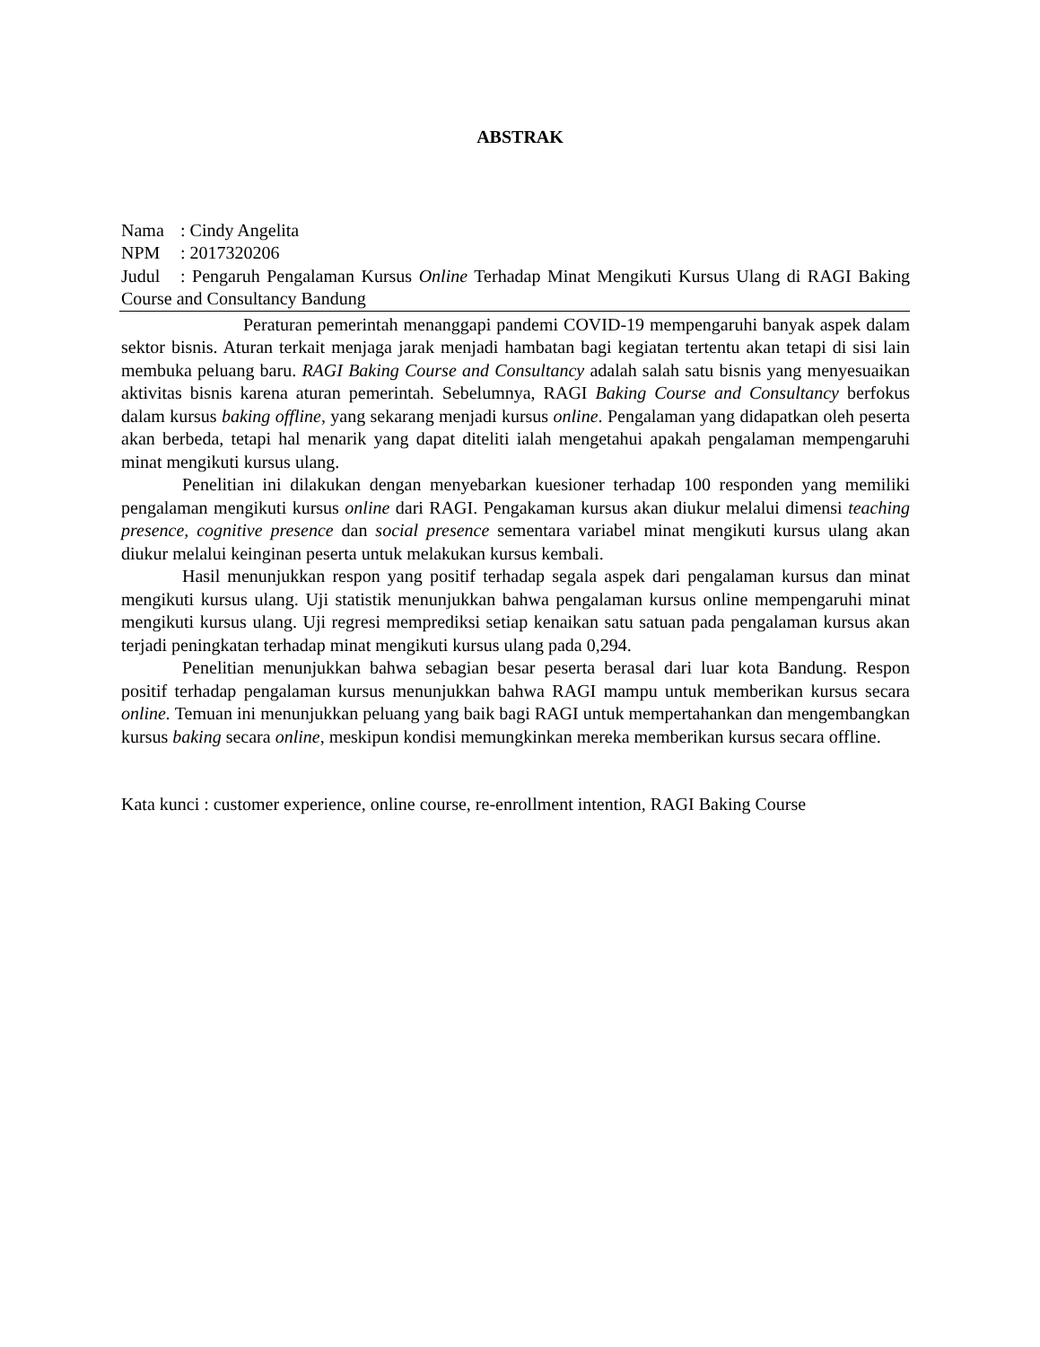ABSTRAK
Nama: Cindy Angelita
NPM: 2017320206
Judul: Pengaruh Pengalaman Kursus Online Terhadap Minat Mengikuti Kursus Ulang di RAGI Baking Course and Consultancy Bandung
Peraturan pemerintah menanggapi pandemi COVID-19 mempengaruhi banyak aspek dalam sektor bisnis. Aturan terkait menjaga jarak menjadi hambatan bagi kegiatan tertentu akan tetapi di sisi lain membuka peluang baru. RAGI Baking Course and Consultancy adalah salah satu bisnis yang menyesuaikan aktivitas bisnis karena aturan pemerintah. Sebelumnya, RAGI Baking Course and Consultancy berfokus dalam kursus baking offline, yang sekarang menjadi kursus online. Pengalaman yang didapatkan oleh peserta akan berbeda, tetapi hal menarik yang dapat diteliti ialah mengetahui apakah pengalaman mempengaruhi minat mengikuti kursus ulang.
Penelitian ini dilakukan dengan menyebarkan kuesioner terhadap 100 responden yang memiliki pengalaman mengikuti kursus online dari RAGI. Pengakaman kursus akan diukur melalui dimensi teaching presence, cognitive presence dan social presence sementara variabel minat mengikuti kursus ulang akan diukur melalui keinginan peserta untuk melakukan kursus kembali.
Hasil menunjukkan respon yang positif terhadap segala aspek dari pengalaman kursus dan minat mengikuti kursus ulang. Uji statistik menunjukkan bahwa pengalaman kursus online mempengaruhi minat mengikuti kursus ulang. Uji regresi memprediksi setiap kenaikan satu satuan pada pengalaman kursus akan terjadi peningkatan terhadap minat mengikuti kursus ulang pada 0,294.
Penelitian menunjukkan bahwa sebagian besar peserta berasal dari luar kota Bandung. Respon positif terhadap pengalaman kursus menunjukkan bahwa RAGI mampu untuk memberikan kursus secara online. Temuan ini menunjukkan peluang yang baik bagi RAGI untuk mempertahankan dan mengembangkan kursus baking secara online, meskipun kondisi memungkinkan mereka memberikan kursus secara offline.
Kata kunci : customer experience, online course, re-enrollment intention, RAGI Baking Course